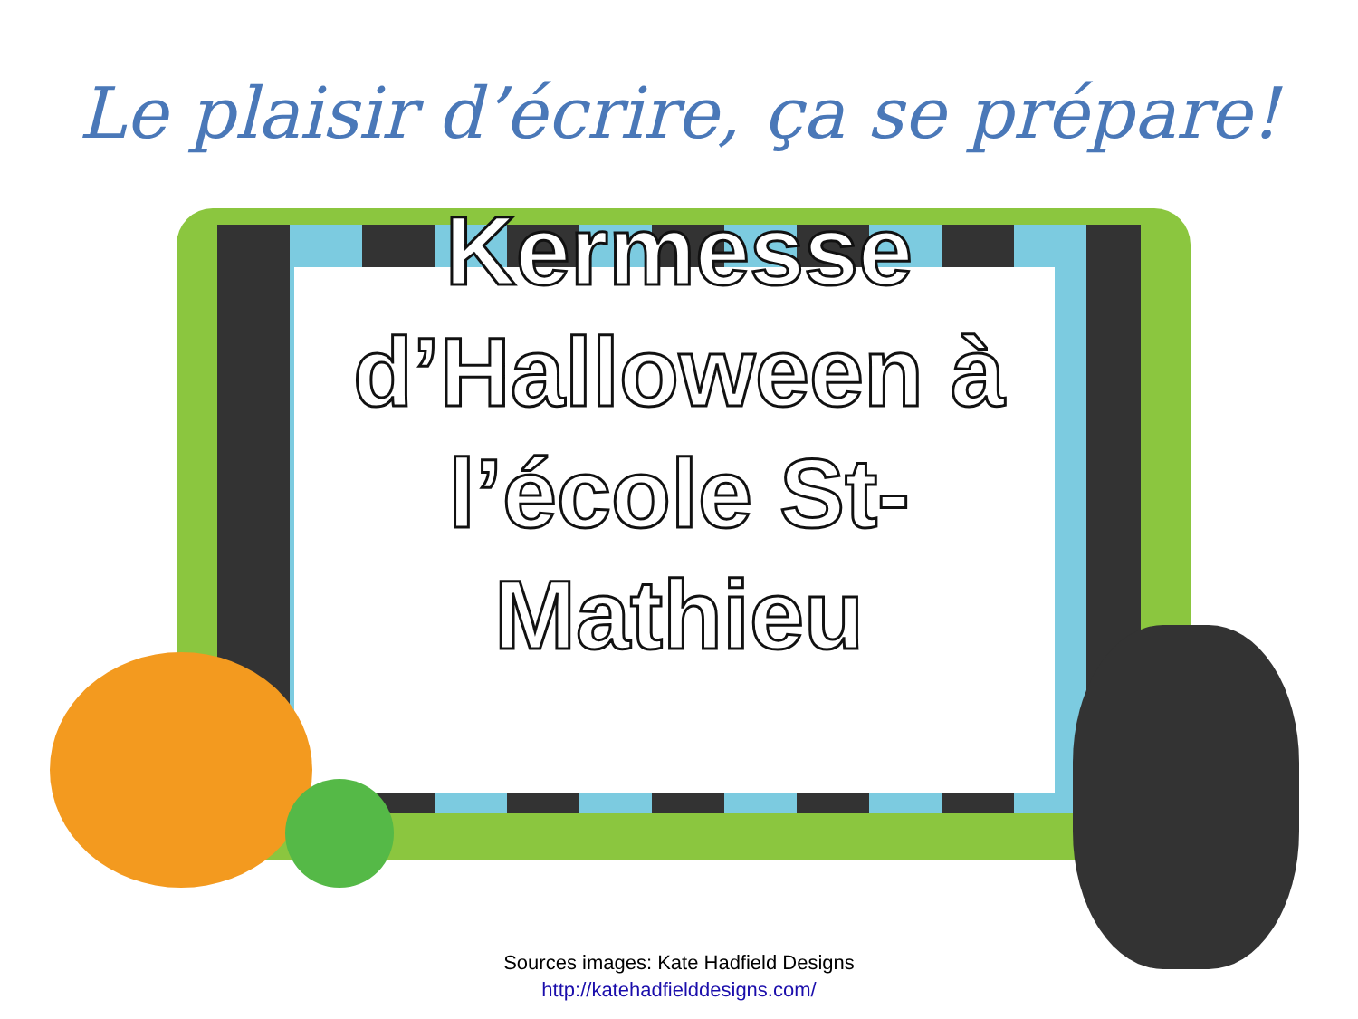Le plaisir d’écrire, ça se prépare!
Kermesse d’Halloween à l’école St-Mathieu
Sources images: Kate Hadfield Designs
http://katehadfielddesigns.com/